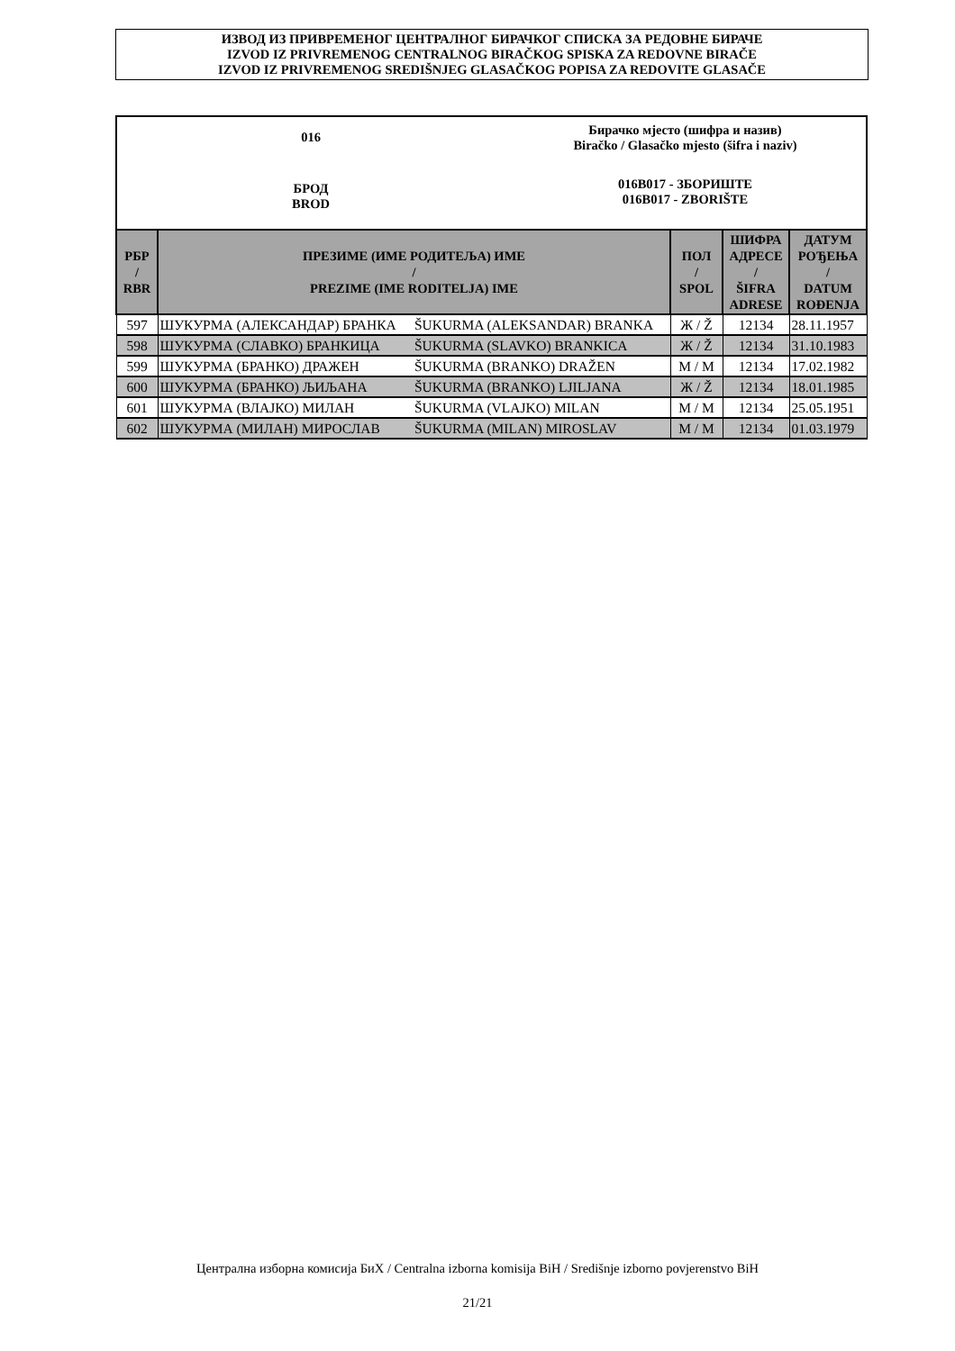ИЗВОД ИЗ ПРИВРЕМЕНОГ ЦЕНТРАЛНОГ БИРАЧКОГ СПИСКА ЗА РЕДОВНЕ БИРАЧЕ
IZVOD IZ PRIVREMENOG CENTRALNOG BIRAČKOG SPISKA ZA REDOVNE BIRAČE
IZVOD IZ PRIVREMENOG SREDIŠNJEG GLASAČKOG POPISA ZA REDOVITE GLASAČE
016
БРОД
BROD
Бирачко мјесто (шифра и назив)
Biračko / Glasačko mjesto (šifra i naziv)
016B017 - ЗБОРИШТЕ
016B017 - ZBORIŠTE
| РБР / RBR | ПРЕЗИМЕ (ИМЕ РОДИТЕЉА) ИМЕ / PREZIME (IME RODITELJA) IME | | ПОЛ / SPOL | ШИФРА АДРЕСЕ / ŠIFRA ADRESE | ДАТУМ РОЂЕЊА / DATUM ROĐENJA |
| --- | --- | --- | --- | --- | --- |
| 597 | ШУКУРМА (АЛЕКСАНДАР) БРАНКА | ŠUKURMA (ALEKSANDAR) BRANKA | Ж / Ž | 12134 | 28.11.1957 |
| 598 | ШУКУРМА (СЛАВКО) БРАНКИЦА | ŠUKURMA (SLAVKO) BRANKICA | Ж / Ž | 12134 | 31.10.1983 |
| 599 | ШУКУРМА (БРАНКО) ДРАЖЕН | ŠUKURMA (BRANKO) DRAŽEN | М / M | 12134 | 17.02.1982 |
| 600 | ШУКУРМА (БРАНКО) ЉИЉАНА | ŠUKURMA (BRANKO) LJILJANA | Ж / Ž | 12134 | 18.01.1985 |
| 601 | ШУКУРМА (ВЛАЈКО) МИЛАН | ŠUKURMA (VLAJKO) MILAN | М / M | 12134 | 25.05.1951 |
| 602 | ШУКУРМА (МИЛАН) МИРОСЛАВ | ŠUKURMA (MILAN) MIROSLAV | М / M | 12134 | 01.03.1979 |
Централна изборна комисија БиХ / Centralna izborna komisija BiH / Središnje izborno povjerenstvo BiH
21/21